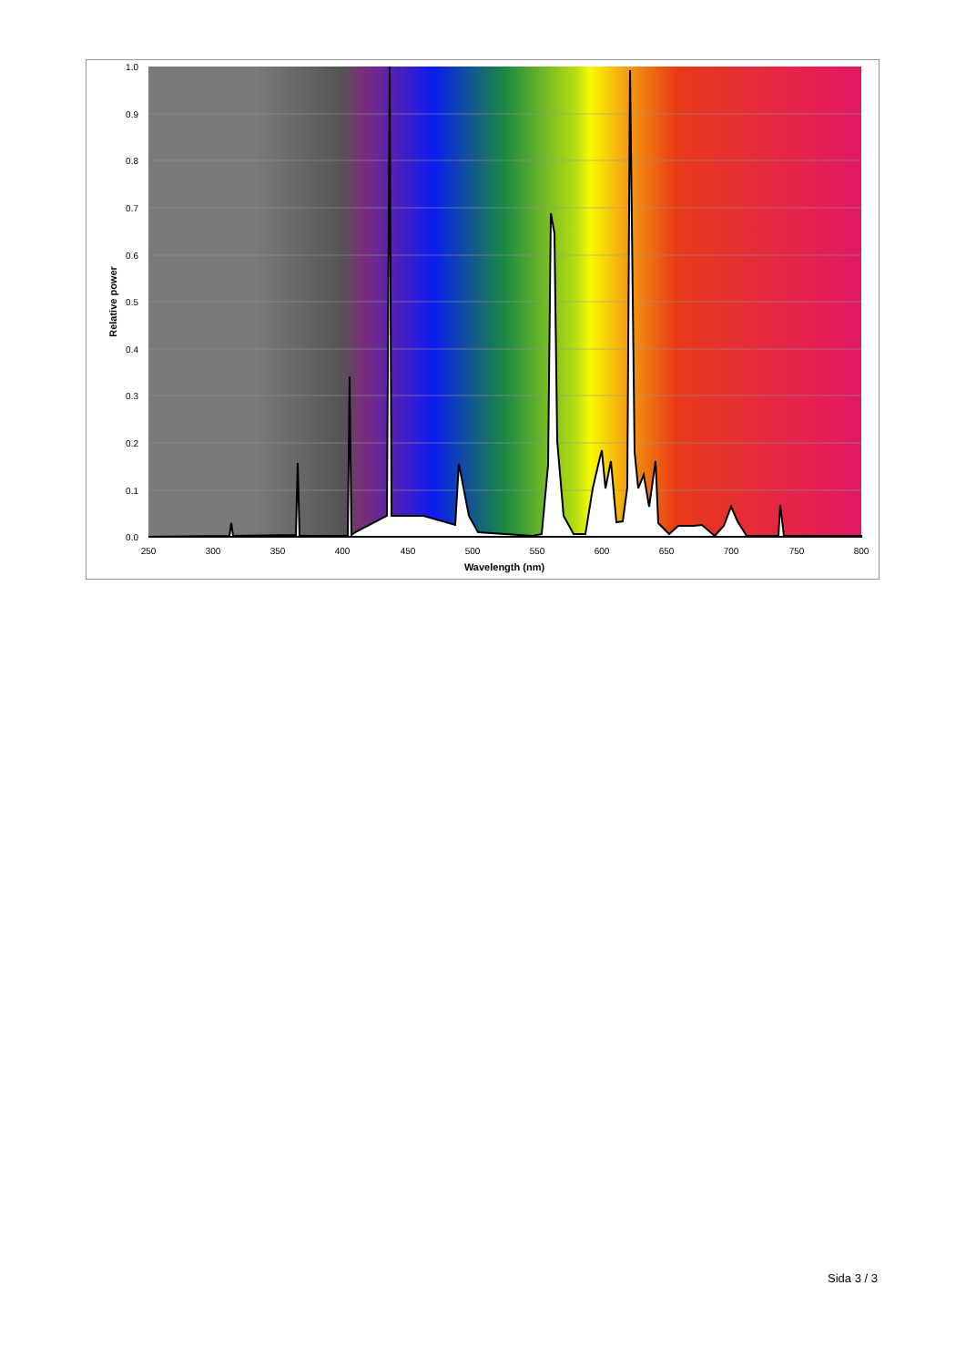1.0
0.9
0.8
0.7
0.6
0.5
0.4
0.3
0.2
0.1
0.0
250
300
350
400
450
500
550
600
650
700
750
800
Wavelength (nm)
Relative power
Sida 3 / 3